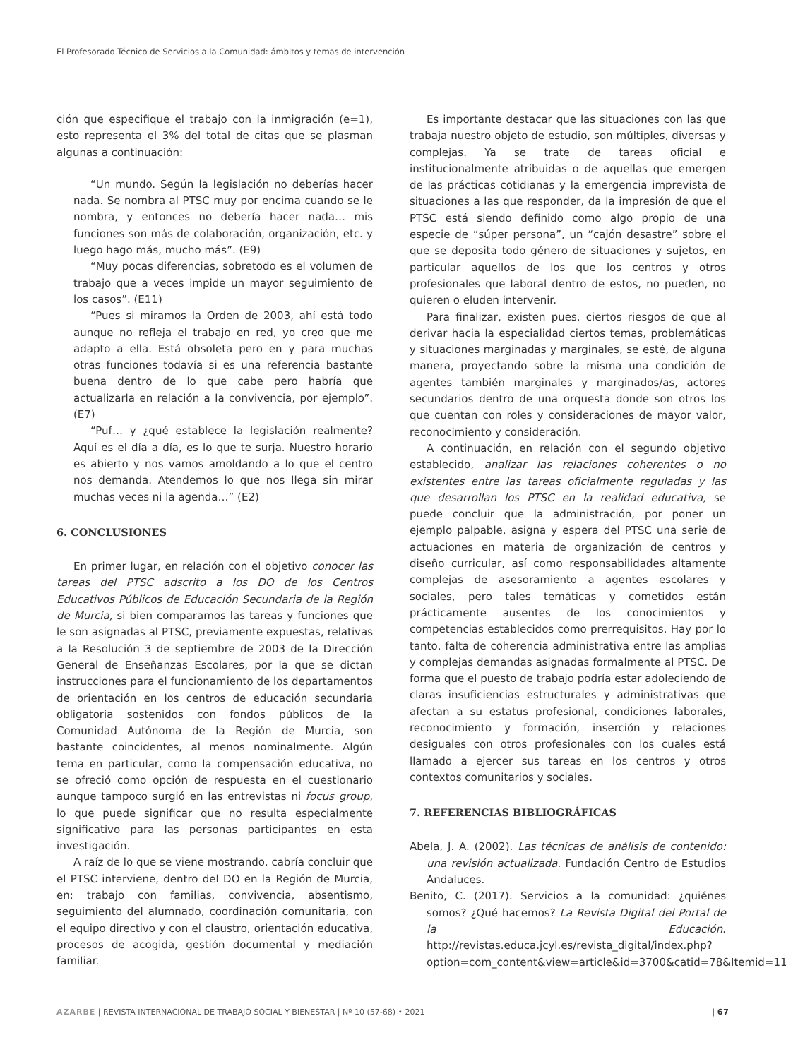El Profesorado Técnico de Servicios a la Comunidad: ámbitos y temas de intervención
ción que especifique el trabajo con la inmigración (e=1), esto representa el 3% del total de citas que se plasman algunas a continuación:
“Un mundo. Según la legislación no deberías hacer nada. Se nombra al PTSC muy por encima cuando se le nombra, y entonces no debería hacer nada… mis funciones son más de colaboración, organización, etc. y luego hago más, mucho más”. (E9)
“Muy pocas diferencias, sobretodo es el volumen de trabajo que a veces impide un mayor seguimiento de los casos”. (E11)
“Pues si miramos la Orden de 2003, ahí está todo aunque no refleja el trabajo en red, yo creo que me adapto a ella. Está obsoleta pero en y para muchas otras funciones todavía si es una referencia bastante buena dentro de lo que cabe pero habría que actualizarla en relación a la convivencia, por ejemplo”. (E7)
“Puf… y ¿qué establece la legislación realmente? Aquí es el día a día, es lo que te surja. Nuestro horario es abierto y nos vamos amoldando a lo que el centro nos demanda. Atendemos lo que nos llega sin mirar muchas veces ni la agenda…” (E2)
6. CONCLUSIONES
En primer lugar, en relación con el objetivo conocer las tareas del PTSC adscrito a los DO de los Centros Educativos Públicos de Educación Secundaria de la Región de Murcia, si bien comparamos las tareas y funciones que le son asignadas al PTSC, previamente expuestas, relativas a la Resolución 3 de septiembre de 2003 de la Dirección General de Enseñanzas Escolares, por la que se dictan instrucciones para el funcionamiento de los departamentos de orientación en los centros de educación secundaria obligatoria sostenidos con fondos públicos de la Comunidad Autónoma de la Región de Murcia, son bastante coincidentes, al menos nominalmente. Algún tema en particular, como la compensación educativa, no se ofreció como opción de respuesta en el cuestionario aunque tampoco surgió en las entrevistas ni focus group, lo que puede significar que no resulta especialmente significativo para las personas participantes en esta investigación.
A raíz de lo que se viene mostrando, cabría concluir que el PTSC interviene, dentro del DO en la Región de Murcia, en: trabajo con familias, convivencia, absentismo, seguimiento del alumnado, coordinación comunitaria, con el equipo directivo y con el claustro, orientación educativa, procesos de acogida, gestión documental y mediación familiar.
Es importante destacar que las situaciones con las que trabaja nuestro objeto de estudio, son múltiples, diversas y complejas. Ya se trate de tareas oficial e institucionalmente atribuidas o de aquellas que emergen de las prácticas cotidianas y la emergencia imprevista de situaciones a las que responder, da la impresión de que el PTSC está siendo definido como algo propio de una especie de “súper persona”, un “cajón desastre” sobre el que se deposita todo género de situaciones y sujetos, en particular aquellos de los que los centros y otros profesionales que laboral dentro de estos, no pueden, no quieren o eluden intervenir.
Para finalizar, existen pues, ciertos riesgos de que al derivar hacia la especialidad ciertos temas, problemáticas y situaciones marginadas y marginales, se esté, de alguna manera, proyectando sobre la misma una condición de agentes también marginales y marginados/as, actores secundarios dentro de una orquesta donde son otros los que cuentan con roles y consideraciones de mayor valor, reconocimiento y consideración.
A continuación, en relación con el segundo objetivo establecido, analizar las relaciones coherentes o no existentes entre las tareas oficialmente reguladas y las que desarrollan los PTSC en la realidad educativa, se puede concluir que la administración, por poner un ejemplo palpable, asigna y espera del PTSC una serie de actuaciones en materia de organización de centros y diseño curricular, así como responsabilidades altamente complejas de asesoramiento a agentes escolares y sociales, pero tales temáticas y cometidos están prácticamente ausentes de los conocimientos y competencias establecidos como prerrequisitos. Hay por lo tanto, falta de coherencia administrativa entre las amplias y complejas demandas asignadas formalmente al PTSC. De forma que el puesto de trabajo podría estar adoleciendo de claras insuficiencias estructurales y administrativas que afectan a su estatus profesional, condiciones laborales, reconocimiento y formación, inserción y relaciones desiguales con otros profesionales con los cuales está llamado a ejercer sus tareas en los centros y otros contextos comunitarios y sociales.
7. REFERENCIAS BIBLIOGRÁFICAS
Abela, J. A. (2002). Las técnicas de análisis de contenido: una revisión actualizada. Fundación Centro de Estudios Andaluces.
Benito, C. (2017). Servicios a la comunidad: ¿quiénes somos? ¿Qué hacemos? La Revista Digital del Portal de la Educación. http://revistas.educa.jcyl.es/revista_digital/index.php?option=com_content&view=article&id=3700&catid=78&Itemid=11
AZARBE | REVISTA INTERNACIONAL DE TRABAJO SOCIAL Y BIENESTAR | Nº 10 (57-68) • 2021 | 67